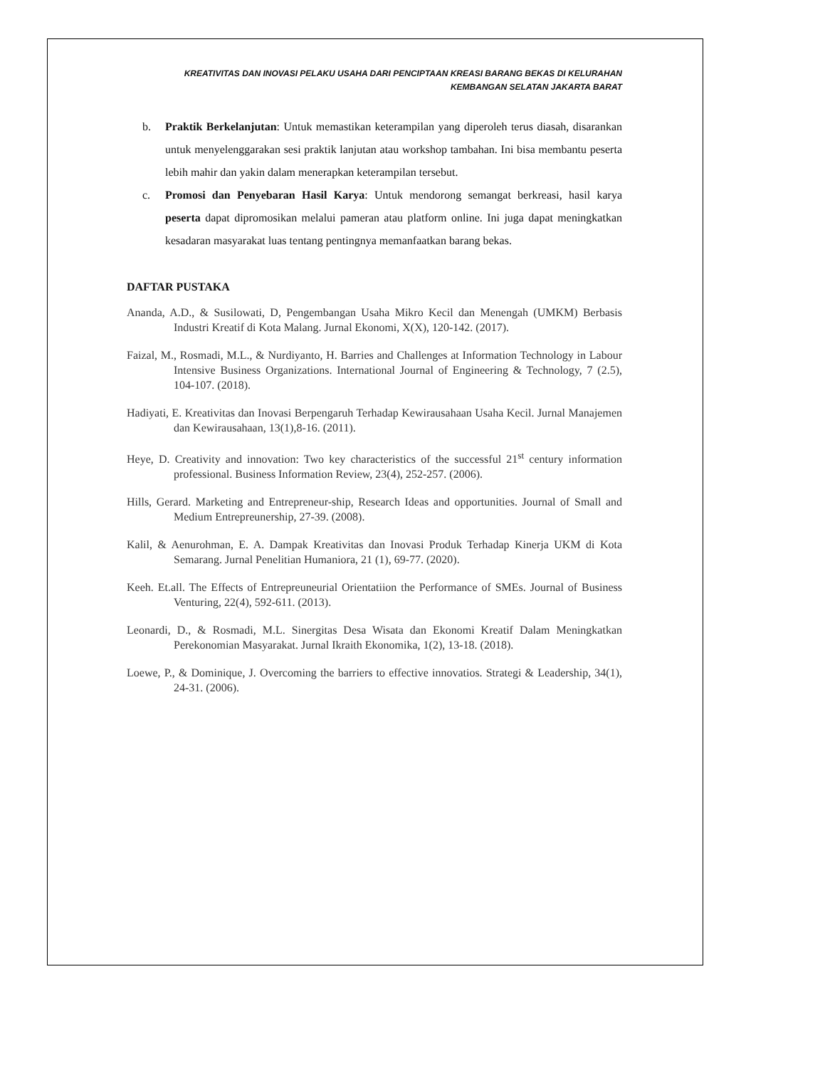KREATIVITAS DAN INOVASI PELAKU USAHA DARI PENCIPTAAN KREASI BARANG BEKAS DI KELURAHAN
KEMBANGAN SELATAN JAKARTA BARAT
b. Praktik Berkelanjutan: Untuk memastikan keterampilan yang diperoleh terus diasah, disarankan untuk menyelenggarakan sesi praktik lanjutan atau workshop tambahan. Ini bisa membantu peserta lebih mahir dan yakin dalam menerapkan keterampilan tersebut.
c. Promosi dan Penyebaran Hasil Karya: Untuk mendorong semangat berkreasi, hasil karya peserta dapat dipromosikan melalui pameran atau platform online. Ini juga dapat meningkatkan kesadaran masyarakat luas tentang pentingnya memanfaatkan barang bekas.
DAFTAR PUSTAKA
Ananda, A.D., & Susilowati, D, Pengembangan Usaha Mikro Kecil dan Menengah (UMKM) Berbasis Industri Kreatif di Kota Malang. Jurnal Ekonomi, X(X), 120-142. (2017).
Faizal, M., Rosmadi, M.L., & Nurdiyanto, H. Barries and Challenges at Information Technology in Labour Intensive Business Organizations. International Journal of Engineering & Technology, 7 (2.5), 104-107. (2018).
Hadiyati, E. Kreativitas dan Inovasi Berpengaruh Terhadap Kewirausahaan Usaha Kecil. Jurnal Manajemen dan Kewirausahaan, 13(1),8-16. (2011).
Heye, D. Creativity and innovation: Two key characteristics of the successful 21<sup>st</sup> century information professional. Business Information Review, 23(4), 252-257. (2006).
Hills, Gerard. Marketing and Entrepreneur-ship, Research Ideas and opportunities. Journal of Small and Medium Entrepreunership, 27-39. (2008).
Kalil, & Aenurohman, E. A. Dampak Kreativitas dan Inovasi Produk Terhadap Kinerja UKM di Kota Semarang. Jurnal Penelitian Humaniora, 21 (1), 69-77. (2020).
Keeh. Et.all. The Effects of Entrepreuneurial Orientatiion the Performance of SMEs. Journal of Business Venturing, 22(4), 592-611. (2013).
Leonardi, D., & Rosmadi, M.L. Sinergitas Desa Wisata dan Ekonomi Kreatif Dalam Meningkatkan Perekonomian Masyarakat. Jurnal Ikraith Ekonomika, 1(2), 13-18. (2018).
Loewe, P., & Dominique, J. Overcoming the barriers to effective innovatios. Strategi & Leadership, 34(1), 24-31. (2006).